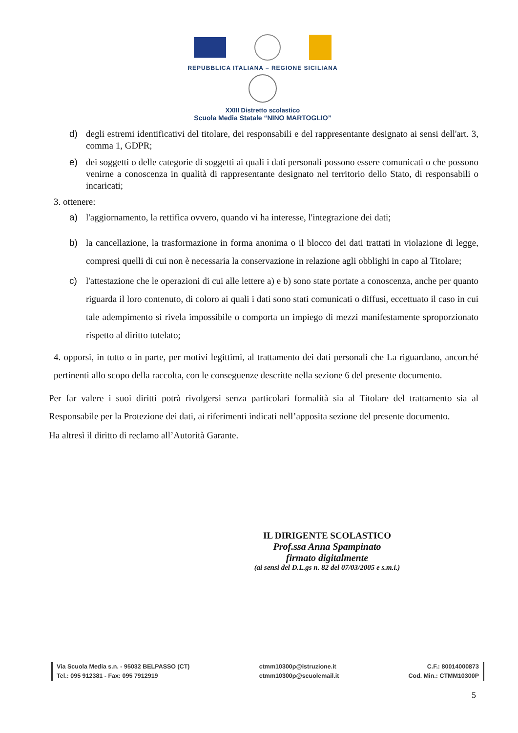REPUBBLICA ITALIANA – REGIONE SICILIANA
XXIII Distretto scolastico
Scuola Media Statale “NINO MARTOGLIO”
d) degli estremi identificativi del titolare, dei responsabili e del rappresentante designato ai sensi dell'art. 3, comma 1, GDPR;
e) dei soggetti o delle categorie di soggetti ai quali i dati personali possono essere comunicati o che possono venirne a conoscenza in qualità di rappresentante designato nel territorio dello Stato, di responsabili o incaricati;
3. ottenere:
a) l'aggiornamento, la rettifica ovvero, quando vi ha interesse, l'integrazione dei dati;
b) la cancellazione, la trasformazione in forma anonima o il blocco dei dati trattati in violazione di legge, compresi quelli di cui non è necessaria la conservazione in relazione agli obblighi in capo al Titolare;
c) l'attestazione che le operazioni di cui alle lettere a) e b) sono state portate a conoscenza, anche per quanto riguarda il loro contenuto, di coloro ai quali i dati sono stati comunicati o diffusi, eccettuato il caso in cui tale adempimento si rivela impossibile o comporta un impiego di mezzi manifestamente sproporzionato rispetto al diritto tutelato;
4. opporsi, in tutto o in parte, per motivi legittimi, al trattamento dei dati personali che La riguardano, ancorché pertinenti allo scopo della raccolta, con le conseguenze descritte nella sezione 6 del presente documento.
Per far valere i suoi diritti potrà rivolgersi senza particolari formalità sia al Titolare del trattamento sia al Responsabile per la Protezione dei dati, ai riferimenti indicati nell’apposita sezione del presente documento.
Ha altresì il diritto di reclamo all’Autorità Garante.
IL DIRIGENTE SCOLASTICO
Prof.ssa Anna Spampinato
firmato digitalmente
(ai sensi del D.L.gs n. 82 del 07/03/2005 e s.m.i.)
Via Scuola Media s.n. - 95032 BELPASSO (CT)
Tel.: 095 912381 - Fax: 095 7912919
ctmm10300p@istruzione.it
ctmm10300p@scuolemail.it
C.F.: 80014000873
Cod. Min.: CTMM10300P
5